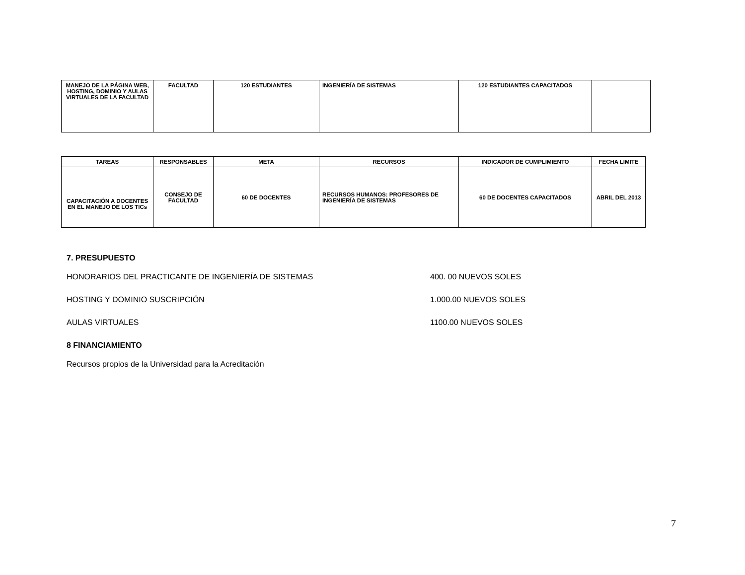| MANEJO DE LA PÁGINA WEB, HOSTING, DOMINIO Y AULAS VIRTUALES DE LA FACULTAD | FACULTAD | 120 ESTUDIANTES | INGENIERÍA DE SISTEMAS | 120 ESTUDIANTES CAPACITADOS | |
| TAREAS | RESPONSABLES | META | RECURSOS | INDICADOR DE CUMPLIMIENTO | FECHA LIMITE |
| --- | --- | --- | --- | --- | --- |
| CAPACITACIÓN A DOCENTES EN EL MANEJO DE LOS TICs | CONSEJO DE FACULTAD | 60 DE DOCENTES | RECURSOS HUMANOS: PROFESORES DE INGENIERÍA DE SISTEMAS | 60 DE DOCENTES CAPACITADOS | ABRIL DEL 2013 |
7. PRESUPUESTO
HONORARIOS DEL PRACTICANTE DE INGENIERÍA DE SISTEMAS 400. 00 NUEVOS SOLES
HOSTING Y DOMINIO SUSCRIPCIÓN 1.000.00 NUEVOS SOLES
AULAS VIRTUALES 1100.00 NUEVOS SOLES
8 FINANCIAMIENTO
Recursos propios de la Universidad para la Acreditación
7